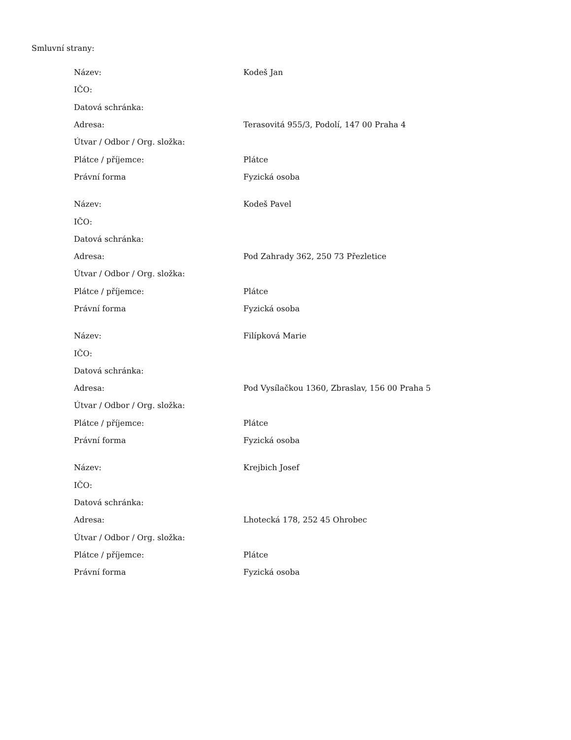Smluvní strany:
| Název: | Kodeš Jan |
| IČO: | |
| Datová schránka: | |
| Adresa: | Terasovitá 955/3, Podolí, 147 00 Praha 4 |
| Útvar / Odbor / Org. složka: | |
| Plátce / příjemce: | Plátce |
| Právní forma | Fyzická osoba |
| Název: | Kodeš Pavel |
| IČO: | |
| Datová schránka: | |
| Adresa: | Pod Zahrady 362, 250 73 Přezletice |
| Útvar / Odbor / Org. složka: | |
| Plátce / příjemce: | Plátce |
| Právní forma | Fyzická osoba |
| Název: | Filípková Marie |
| IČO: | |
| Datová schránka: | |
| Adresa: | Pod Vysílačkou 1360, Zbraslav, 156 00 Praha 5 |
| Útvar / Odbor / Org. složka: | |
| Plátce / příjemce: | Plátce |
| Právní forma | Fyzická osoba |
| Název: | Krejbich Josef |
| IČO: | |
| Datová schránka: | |
| Adresa: | Lhotecká 178, 252 45 Ohrobec |
| Útvar / Odbor / Org. složka: | |
| Plátce / příjemce: | Plátce |
| Právní forma | Fyzická osoba |